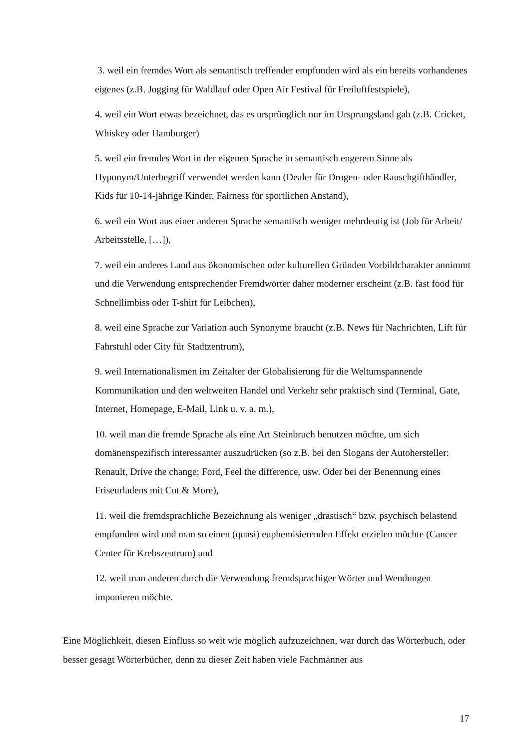3. weil ein fremdes Wort als semantisch treffender empfunden wird als ein bereits vorhandenes eigenes (z.B. Jogging für Waldlauf oder Open Air Festival für Freiluftfestspiele),
4. weil ein Wort etwas bezeichnet, das es ursprünglich nur im Ursprungsland gab (z.B. Cricket, Whiskey oder Hamburger)
5. weil ein fremdes Wort in der eigenen Sprache in semantisch engerem Sinne als Hyponym/Unterbegriff verwendet werden kann (Dealer für Drogen- oder Rauschgifthändler, Kids für 10-14-jährige Kinder, Fairness für sportlichen Anstand),
6. weil ein Wort aus einer anderen Sprache semantisch weniger mehrdeutig ist (Job für Arbeit/ Arbeitsstelle, […]),
7. weil ein anderes Land aus ökonomischen oder kulturellen Gründen Vorbildcharakter annimmt und die Verwendung entsprechender Fremdwörter daher moderner erscheint (z.B. fast food für Schnellimbiss oder T-shirt für Leibchen),
8. weil eine Sprache zur Variation auch Synonyme braucht (z.B. News für Nachrichten, Lift für Fahrstuhl oder City für Stadtzentrum),
9. weil Internationalismen im Zeitalter der Globalisierung für die Weltumspannende Kommunikation und den weltweiten Handel und Verkehr sehr praktisch sind (Terminal, Gate, Internet, Homepage, E-Mail, Link u. v. a. m.),
10. weil man die fremde Sprache als eine Art Steinbruch benutzen möchte, um sich domänenspezifisch interessanter auszudrücken (so z.B. bei den Slogans der Autohersteller: Renault, Drive the change; Ford, Feel the difference, usw. Oder bei der Benennung eines Friseurladens mit Cut & More),
11. weil die fremdsprachliche Bezeichnung als weniger „drastisch“ bzw. psychisch belastend empfunden wird und man so einen (quasi) euphemisierenden Effekt erzielen möchte (Cancer Center für Krebszentrum) und
12. weil man anderen durch die Verwendung fremdsprachiger Wörter und Wendungen imponieren möchte.
Eine Möglichkeit, diesen Einfluss so weit wie möglich aufzuzeichnen, war durch das Wörterbuch, oder besser gesagt Wörterbücher, denn zu dieser Zeit haben viele Fachmänner aus
17